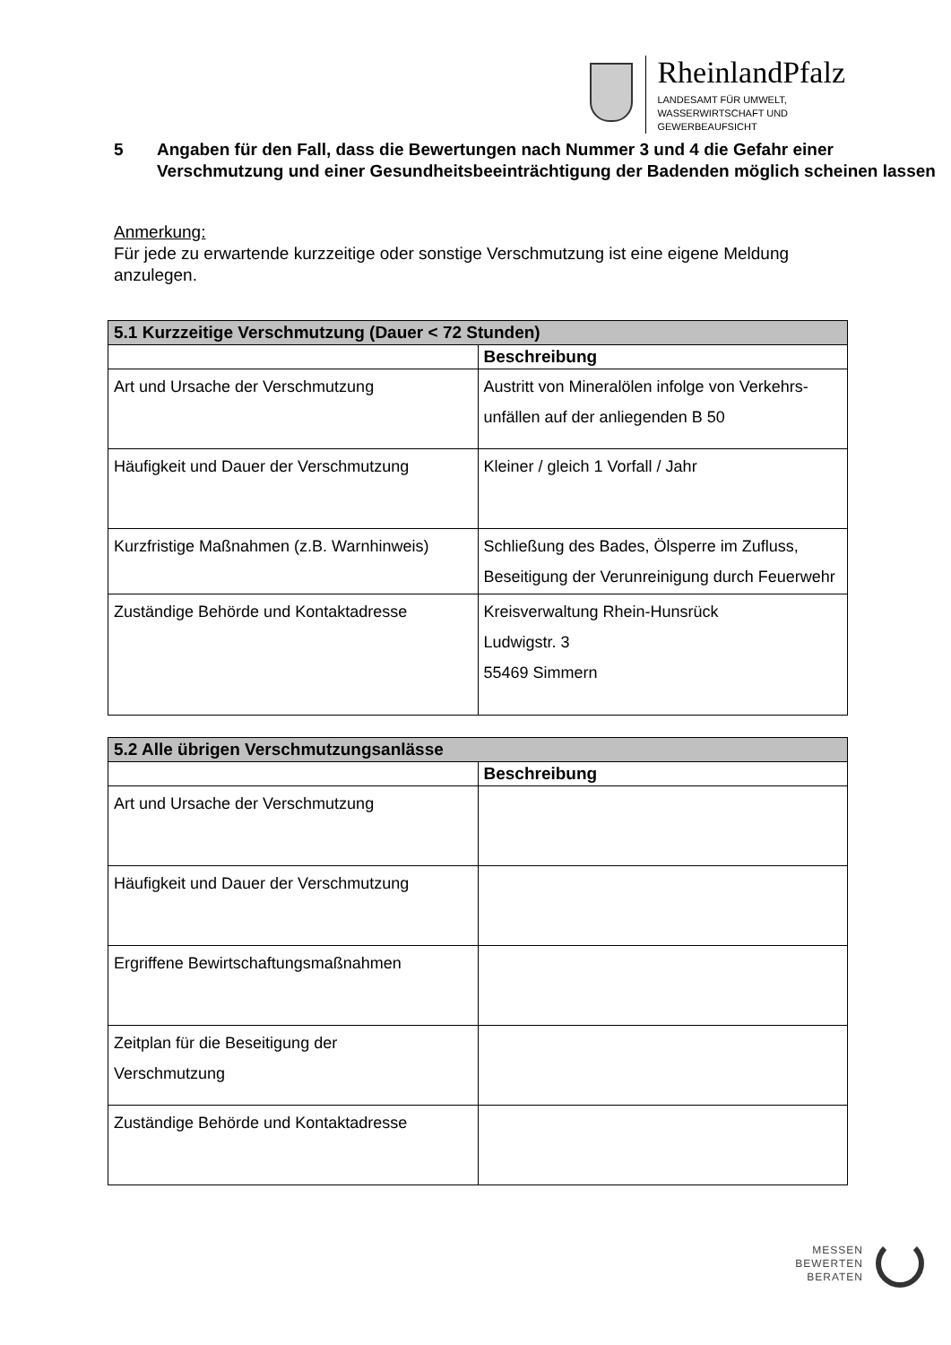RheinlandPfalz
LANDESAMT FÜR UMWELT,
WASSERWIRTSCHAFT UND
GEWERBEAUFSICHT
5 Angaben für den Fall, dass die Bewertungen nach Nummer 3 und 4 die Gefahr einer Verschmutzung und einer Gesundheitsbeeinträchtigung der Badenden möglich scheinen lassen
Anmerkung:
Für jede zu erwartende kurzzeitige oder sonstige Verschmutzung ist eine eigene Meldung anzulegen.
| 5.1 Kurzzeitige Verschmutzung (Dauer < 72 Stunden) | |
| --- | --- |
| | Beschreibung |
| Art und Ursache der Verschmutzung | Austritt von Mineralölen infolge von Verkehrs-unfällen auf der anliegenden B 50 |
| Häufigkeit und Dauer der Verschmutzung | Kleiner / gleich 1 Vorfall / Jahr |
| Kurzfristige Maßnahmen (z.B. Warnhinweis) | Schließung des Bades, Ölsperre im Zufluss, Beseitigung der Verunreinigung durch Feuerwehr |
| Zuständige Behörde und Kontaktadresse | Kreisverwaltung Rhein-Hunsrück Ludwigstr. 3 55469 Simmern |
| 5.2 Alle übrigen Verschmutzungsanlässe | |
| --- | --- |
| | Beschreibung |
| Art und Ursache der Verschmutzung | |
| Häufigkeit und Dauer der Verschmutzung | |
| Ergriffene Bewirtschaftungsmaßnahmen | |
| Zeitplan für die Beseitigung der Verschmutzung | |
| Zuständige Behörde und Kontaktadresse | |
MESSEN
BEWERTEN
BERATEN